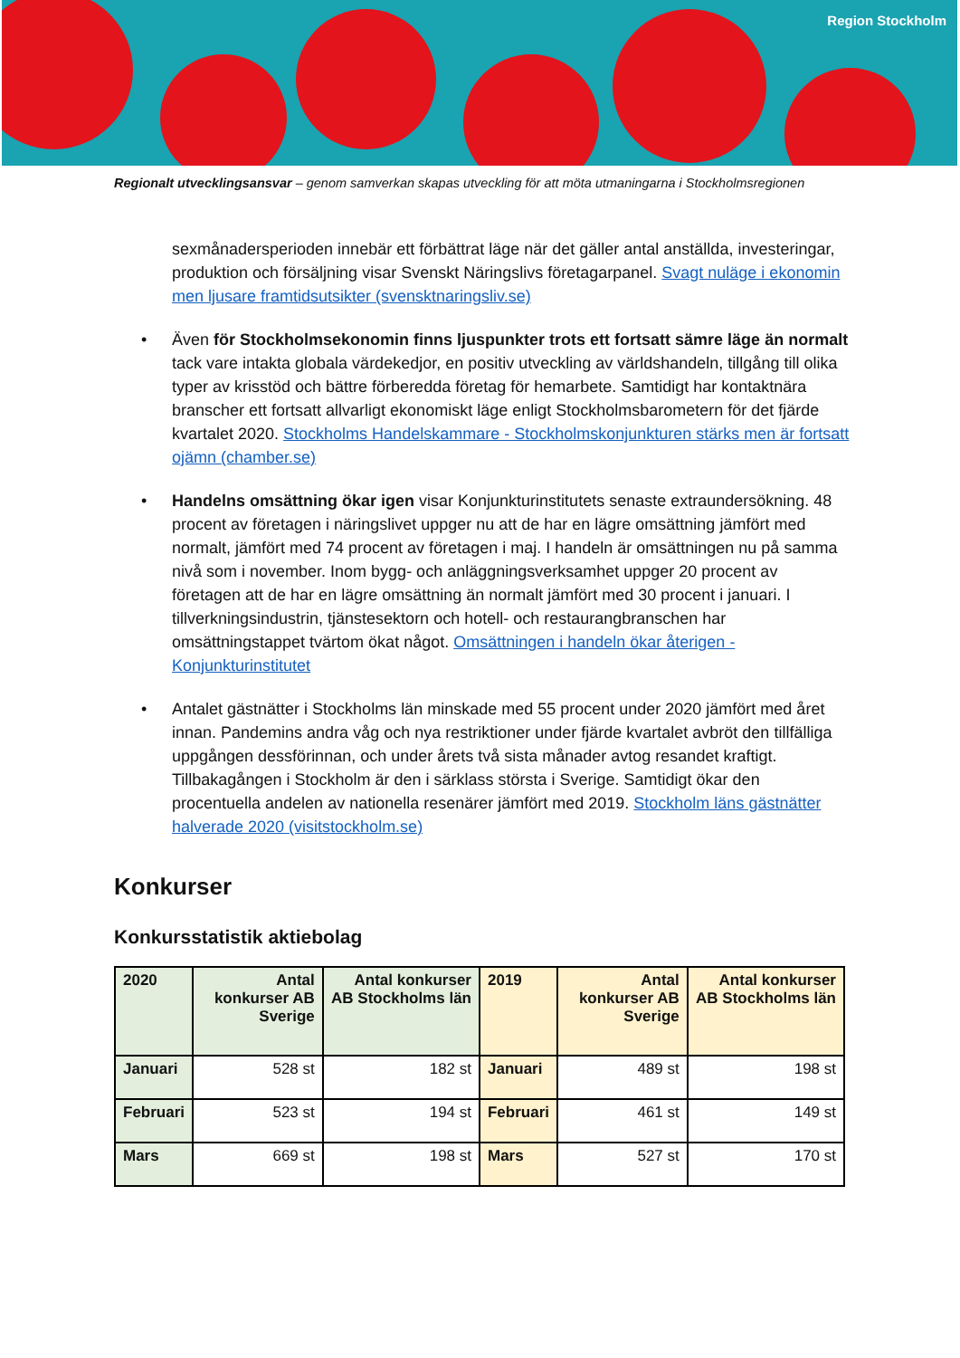Region Stockholm
Regionalt utvecklingsansvar – genom samverkan skapas utveckling för att möta utmaningarna i Stockholmsregionen
sexmånadersperioden innebär ett förbättrat läge när det gäller antal anställda, investeringar, produktion och försäljning visar Svenskt Näringslivs företagarpanel. Svagt nuläge i ekonomin men ljusare framtidsutsikter (svensktnaringsliv.se)
• Även för Stockholmsekonomin finns ljuspunkter trots ett fortsatt sämre läge än normalt tack vare intakta globala värdekedjor, en positiv utveckling av världshandeln, tillgång till olika typer av krisstöd och bättre förberedda företag för hemarbete. Samtidigt har kontaktnära branscher ett fortsatt allvarligt ekonomiskt läge enligt Stockholmsbarometern för det fjärde kvartalet 2020. Stockholms Handelskammare - Stockholmskonjunkturen stärks men är fortsatt ojämn (chamber.se)
• Handelns omsättning ökar igen visar Konjunkturinstitutets senaste extraundersökning. 48 procent av företagen i näringslivet uppger nu att de har en lägre omsättning jämfört med normalt, jämfört med 74 procent av företagen i maj. I handeln är omsättningen nu på samma nivå som i november. Inom bygg- och anläggningsverksamhet uppger 20 procent av företagen att de har en lägre omsättning än normalt jämfört med 30 procent i januari. I tillverkningsindustrin, tjänstesektorn och hotell- och restaurangbranschen har omsättningstappet tvärtom ökat något. Omsättningen i handeln ökar återigen - Konjunkturinstitutet
• Antalet gästnätter i Stockholms län minskade med 55 procent under 2020 jämfört med året innan. Pandemins andra våg och nya restriktioner under fjärde kvartalet avbröt den tillfälliga uppgången dessförinnan, och under årets två sista månader avtog resandet kraftigt. Tillbakagången i Stockholm är den i särklass största i Sverige. Samtidigt ökar den procentuella andelen av nationella resenärer jämfört med 2019. Stockholm läns gästnätter halverade 2020 (visitstockholm.se)
Konkurser
Konkursstatistik aktiebolag
| 2020 | Antal konkurser AB Sverige | Antal konkurser AB Stockholms län | 2019 | Antal konkurser AB Sverige | Antal konkurser AB Stockholms län |
| --- | --- | --- | --- | --- | --- |
| Januari | 528 st | 182 st | Januari | 489 st | 198 st |
| Februari | 523 st | 194 st | Februari | 461 st | 149 st |
| Mars | 669 st | 198 st | Mars | 527 st | 170 st |